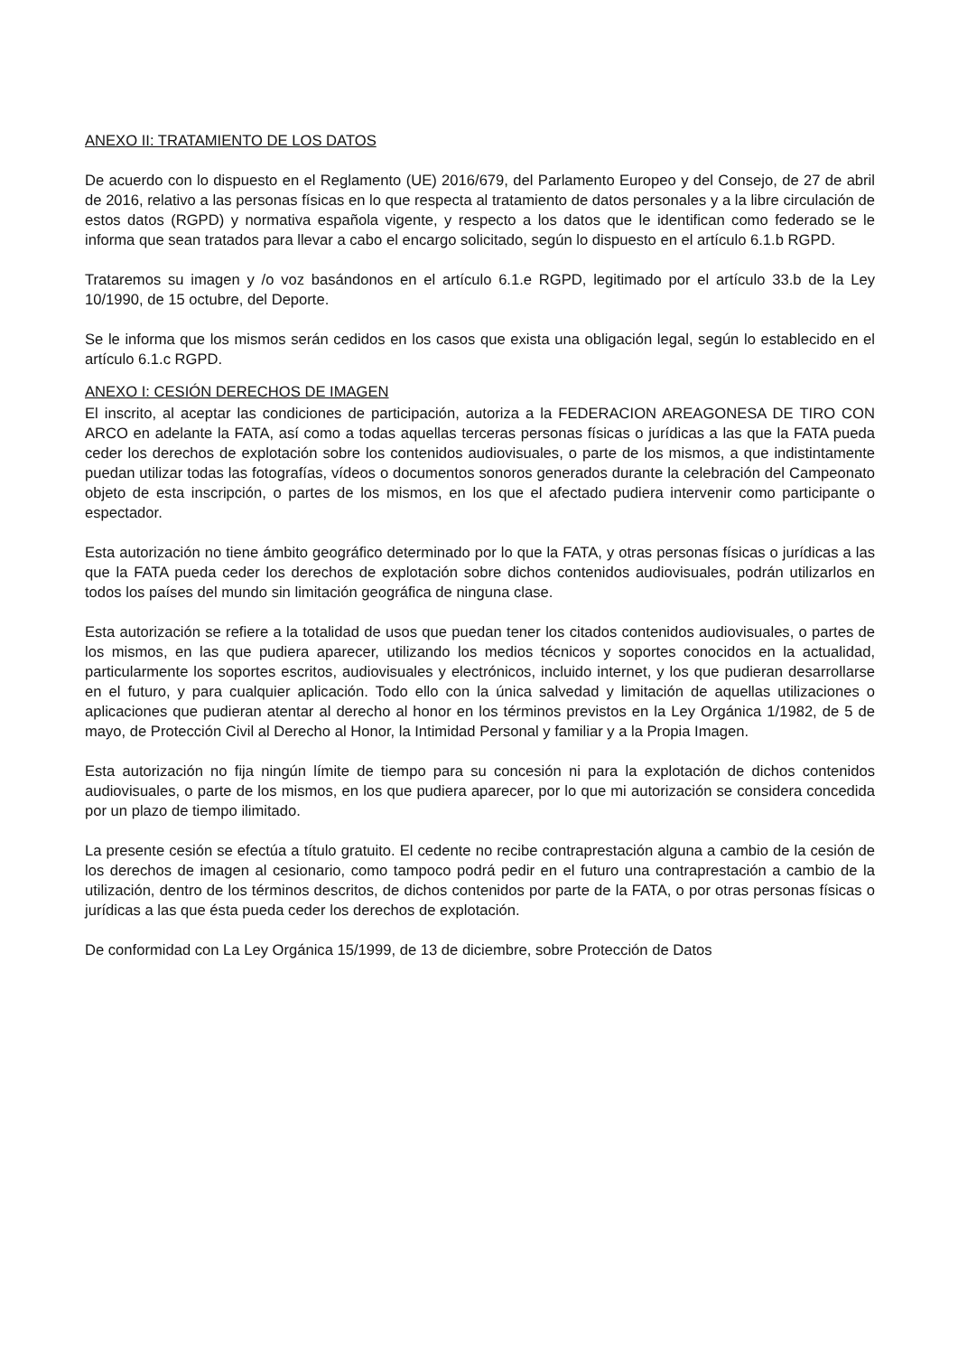ANEXO II: TRATAMIENTO DE LOS DATOS
De acuerdo con lo dispuesto en el Reglamento (UE) 2016/679, del Parlamento Europeo y del Consejo, de 27 de abril de 2016, relativo a las personas físicas en lo que respecta al tratamiento de datos personales y a la libre circulación de estos datos (RGPD) y normativa española vigente, y respecto a los datos que le identifican como federado se le informa que sean tratados para llevar a cabo el encargo solicitado, según lo dispuesto en el artículo 6.1.b RGPD.
Trataremos su imagen y /o voz basándonos en el artículo 6.1.e RGPD, legitimado por el artículo 33.b de la Ley 10/1990, de 15 octubre, del Deporte.
Se le informa que los mismos serán cedidos en los casos que exista una obligación legal, según lo establecido en el artículo 6.1.c RGPD.
ANEXO I: CESIÓN DERECHOS DE IMAGEN
El inscrito, al aceptar las condiciones de participación, autoriza a la FEDERACION AREAGONESA DE TIRO CON ARCO en adelante la FATA, así como a todas aquellas terceras personas físicas o jurídicas a las que la FATA pueda ceder los derechos de explotación sobre los contenidos audiovisuales, o parte de los mismos, a que indistintamente puedan utilizar todas las fotografías, vídeos o documentos sonoros generados durante la celebración del Campeonato objeto de esta inscripción, o partes de los mismos, en los que el afectado pudiera intervenir como participante o espectador.
Esta autorización no tiene ámbito geográfico determinado por lo que la FATA, y otras personas físicas o jurídicas a las que la FATA pueda ceder los derechos de explotación sobre dichos contenidos audiovisuales, podrán utilizarlos en todos los países del mundo sin limitación geográfica de ninguna clase.
Esta autorización se refiere a la totalidad de usos que puedan tener los citados contenidos audiovisuales, o partes de los mismos, en las que pudiera aparecer, utilizando los medios técnicos y soportes conocidos en la actualidad, particularmente los soportes escritos, audiovisuales y electrónicos, incluido internet, y los que pudieran desarrollarse en el futuro, y para cualquier aplicación. Todo ello con la única salvedad y limitación de aquellas utilizaciones o aplicaciones que pudieran atentar al derecho al honor en los términos previstos en la Ley Orgánica 1/1982, de 5 de mayo, de Protección Civil al Derecho al Honor, la Intimidad Personal y familiar y a la Propia Imagen.
Esta autorización no fija ningún límite de tiempo para su concesión ni para la explotación de dichos contenidos audiovisuales, o parte de los mismos, en los que pudiera aparecer, por lo que mi autorización se considera concedida por un plazo de tiempo ilimitado.
La presente cesión se efectúa a título gratuito. El cedente no recibe contraprestación alguna a cambio de la cesión de los derechos de imagen al cesionario, como tampoco podrá pedir en el futuro una contraprestación a cambio de la utilización, dentro de los términos descritos, de dichos contenidos por parte de la FATA, o por otras personas físicas o jurídicas a las que ésta pueda ceder los derechos de explotación.
De conformidad con La Ley Orgánica 15/1999, de 13 de diciembre, sobre Protección de Datos